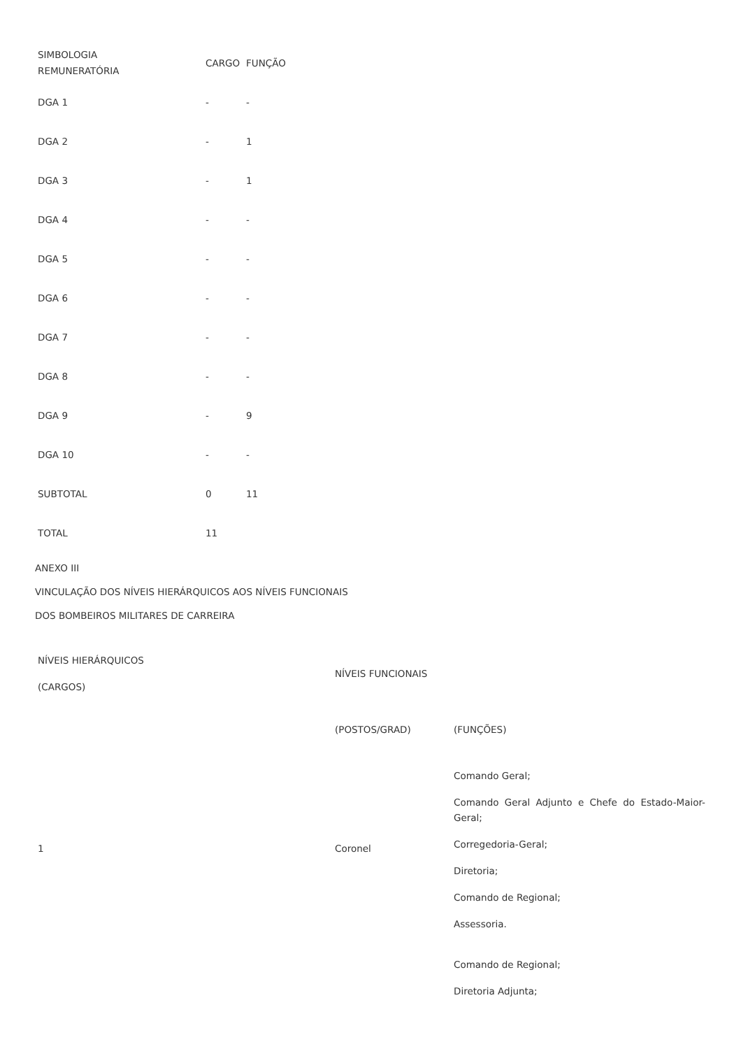| SIMBOLOGIA REMUNERATÓRIA | CARGO | FUNÇÃO |
| --- | --- | --- |
| DGA 1 | - | - |
| DGA 2 | - | 1 |
| DGA 3 | - | 1 |
| DGA 4 | - | - |
| DGA 5 | - | - |
| DGA 6 | - | - |
| DGA 7 | - | - |
| DGA 8 | - | - |
| DGA 9 | - | 9 |
| DGA 10 | - | - |
| SUBTOTAL | 0 | 11 |
| TOTAL | 11 | |
ANEXO III
VINCULAÇÃO DOS NÍVEIS HIERÁRQUICOS AOS NÍVEIS FUNCIONAIS
DOS BOMBEIROS MILITARES DE CARREIRA
| NÍVEIS HIERÁRQUICOS (CARGOS) | NÍVEIS FUNCIONAIS | |
| --- | --- | --- |
| | (POSTOS/GRAD) | (FUNÇÕES) |
| 1 | Coronel | Comando Geral; Comando Geral Adjunto e Chefe do Estado-Maior-Geral; Corregedoria-Geral; Diretoria; Comando de Regional; Assessoria. |
| | | Comando de Regional; Diretoria Adjunta; |